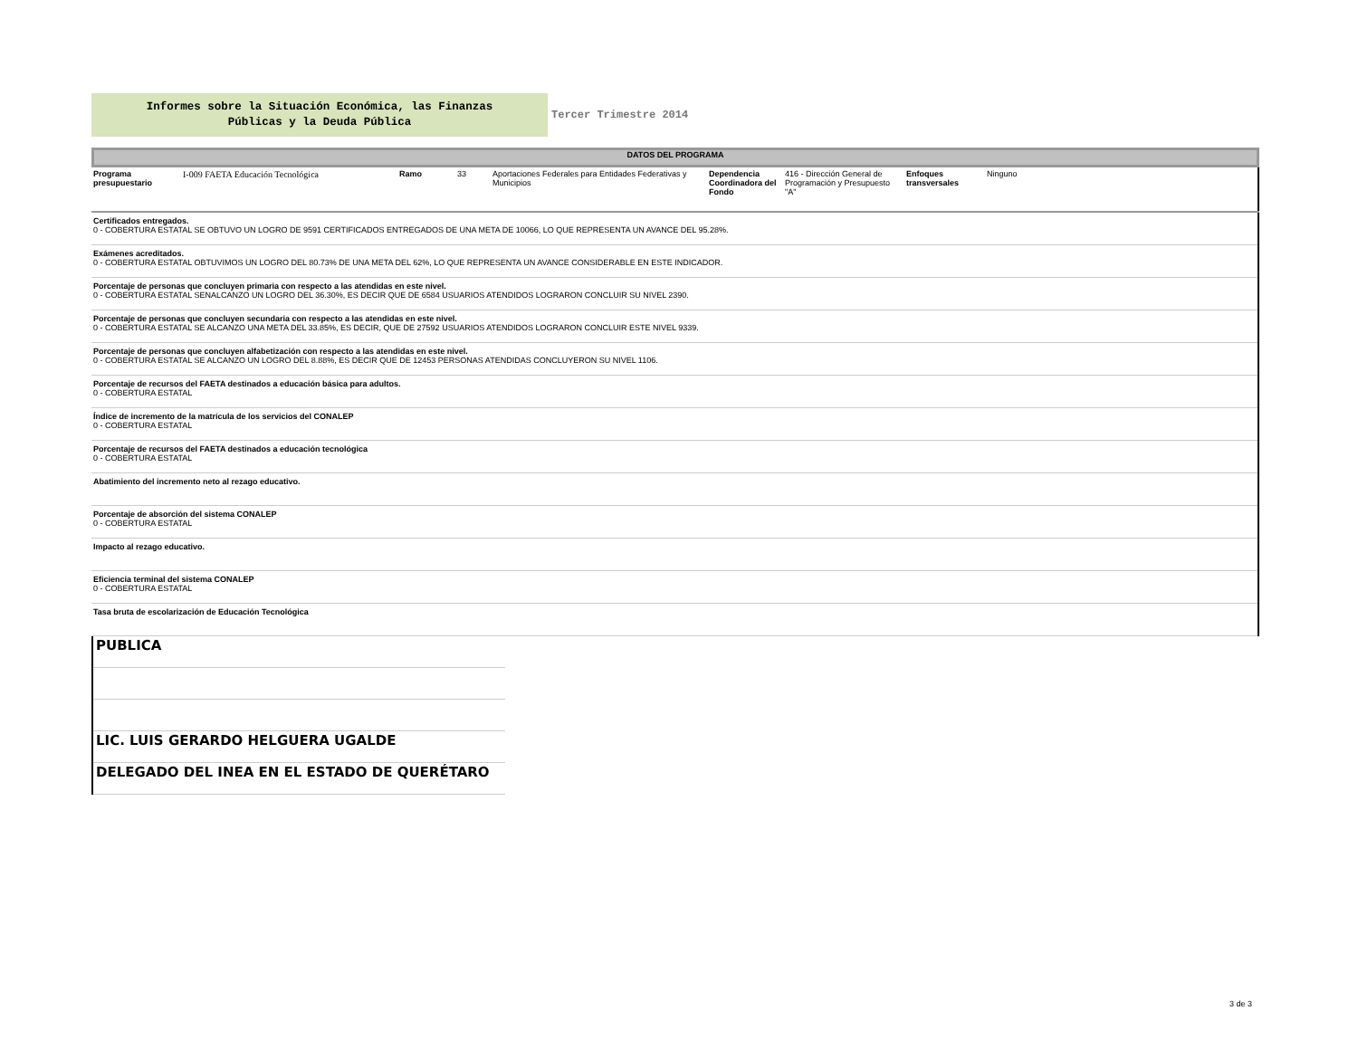Informes sobre la Situación Económica, las Finanzas
Públicas y la Deuda Pública
Tercer Trimestre 2014
DATOS DEL PROGRAMA
| Programa presupuestario | I-009 FAETA Educación Tecnológica | Ramo | 33 | Aportaciones Federales para Entidades Federativas y Municipios | Dependencia Coordinadora del Fondo | 416 - Dirección General de Programación y Presupuesto "A" | Enfoques transversales | Ninguno |
| Certificados entregados. 0 - COBERTURA ESTATAL SE OBTUVO UN LOGRO DE 9591 CERTIFICADOS ENTREGADOS DE UNA META DE 10066, LO QUE REPRESENTA UN AVANCE DEL 95.28%. |
| Exámenes acreditados. 0 - COBERTURA ESTATAL OBTUVIMOS UN LOGRO DEL 80.73% DE UNA META DEL 62%, LO QUE REPRESENTA UN AVANCE CONSIDERABLE EN ESTE INDICADOR. |
| Porcentaje de personas que concluyen primaria con respecto a las atendidas en este nivel. 0 - COBERTURA ESTATAL SENALCANZO UN LOGRO DEL 36.30%, ES DECIR QUE DE 6584 USUARIOS ATENDIDOS LOGRARON CONCLUIR SU NIVEL 2390. |
| Porcentaje de personas que concluyen secundaria con respecto a las atendidas en este nivel. 0 - COBERTURA ESTATAL SE ALCANZO UNA META DEL 33.85%, ES DECIR, QUE DE 27592 USUARIOS ATENDIDOS LOGRARON CONCLUIR ESTE NIVEL 9339. |
| Porcentaje de personas que concluyen alfabetización con respecto a las atendidas en este nivel. 0 - COBERTURA ESTATAL SE ALCANZO UN LOGRO DEL 8.88%, ES DECIR QUE DE 12453 PERSONAS ATENDIDAS CONCLUYERON SU NIVEL 1106. |
| Porcentaje de recursos del FAETA destinados a educación básica para adultos. 0 - COBERTURA ESTATAL |
| Índice de incremento de la matrícula de los servicios del CONALEP 0 - COBERTURA ESTATAL |
| Porcentaje de recursos del FAETA destinados a educación tecnológica 0 - COBERTURA ESTATAL |
| Abatimiento del incremento neto al rezago educativo. |
| Porcentaje de absorción del sistema CONALEP 0 - COBERTURA ESTATAL |
| Impacto al rezago educativo. |
| Eficiencia terminal del sistema CONALEP 0 - COBERTURA ESTATAL |
| Tasa bruta de escolarización de Educación Tecnológica |
PUBLICA
LIC. LUIS GERARDO HELGUERA UGALDE
DELEGADO DEL INEA EN EL ESTADO DE QUERÉTARO
3 de 3